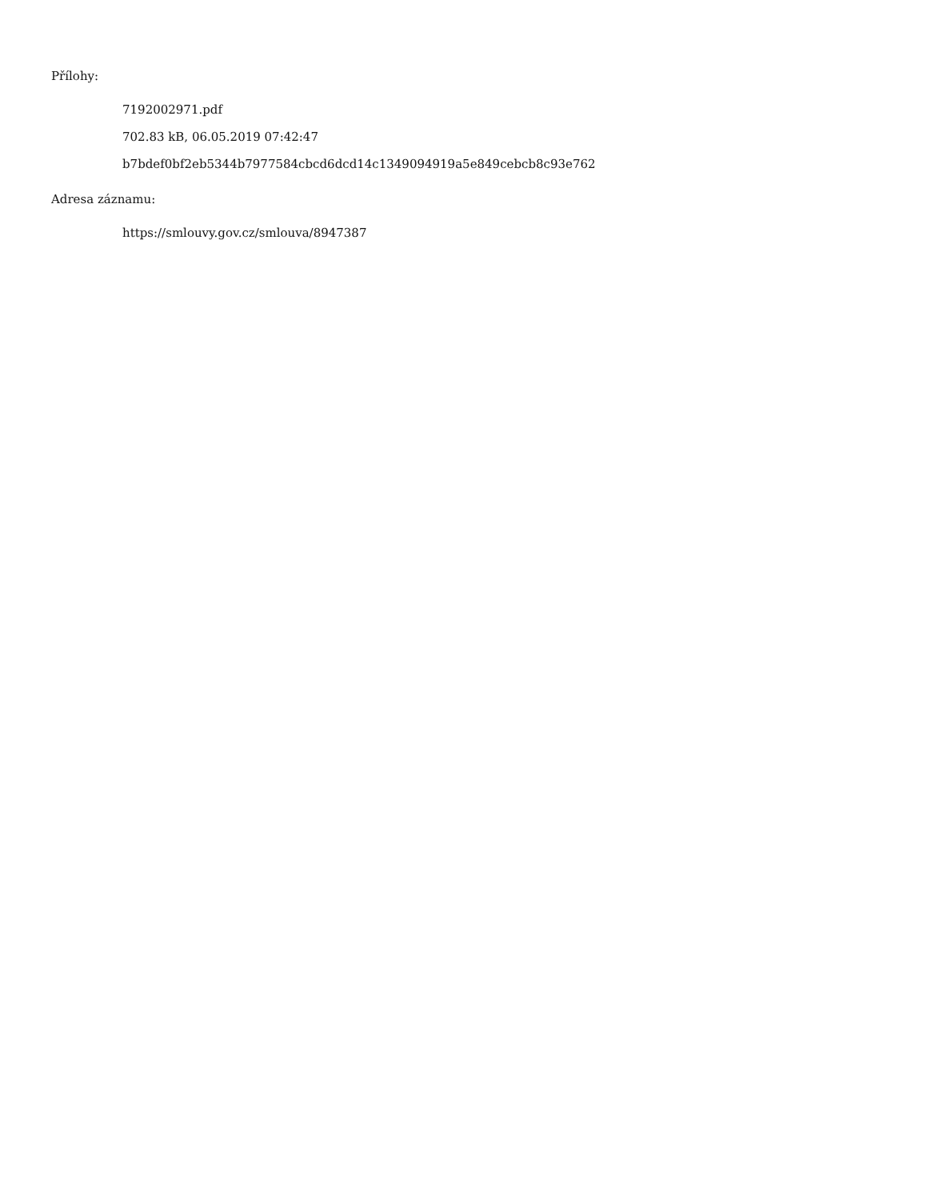Přílohy:
7192002971.pdf
702.83 kB, 06.05.2019 07:42:47
b7bdef0bf2eb5344b7977584cbcd6dcd14c1349094919a5e849cebcb8c93e762
Adresa záznamu:
https://smlouvy.gov.cz/smlouva/8947387